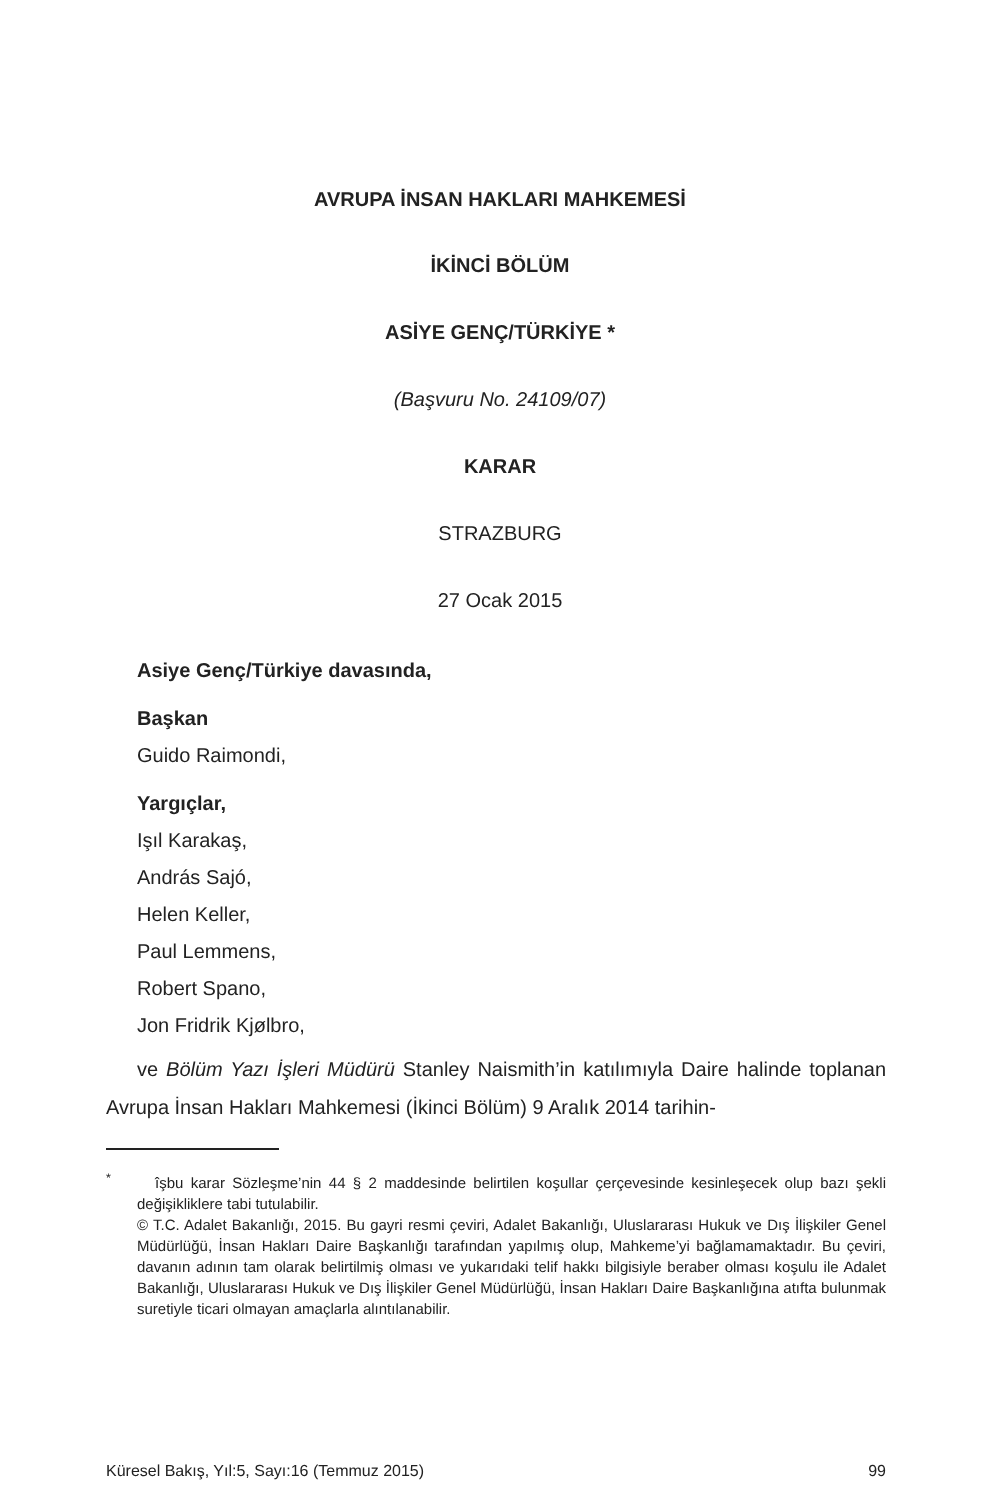AVRUPA İNSAN HAKLARI MAHKEMESİ
İKİNCİ BÖLÜM
ASİYE GENÇ/TÜRKİYE *
(Başvuru No. 24109/07)
KARAR
STRAZBURG
27 Ocak 2015
Asiye Genç/Türkiye davasında,
Başkan
Guido Raimondi,
Yargıçlar,
Işıl Karakaş,
András Sajó,
Helen Keller,
Paul Lemmens,
Robert Spano,
Jon Fridrik Kjølbro,
ve Bölüm Yazı İşleri Müdürü Stanley Naismith’in katılımıyla Daire halinde toplanan Avrupa İnsan Hakları Mahkemesi (İkinci Bölüm) 9 Aralık 2014 tarihin-
<sup>*</sup> îşbu karar Sözleşme’nin 44 § 2 maddesinde belirtilen koşullar çerçevesinde kesinleşecek olup bazı şekli değişikliklere tabi tutulabilir.
© T.C. Adalet Bakanlığı, 2015. Bu gayri resmi çeviri, Adalet Bakanlığı, Uluslararası Hukuk ve Dış İlişkiler Genel Müdürlüğü, İnsan Hakları Daire Başkanlığı tarafından yapılmış olup, Mahkeme’yi bağlamamaktadır. Bu çeviri, davanın adının tam olarak belirtilmiş olması ve yukarıdaki telif hakkı bilgisiyle beraber olması koşulu ile Adalet Bakanlığı, Uluslararası Hukuk ve Dış İlişkiler Genel Müdürlüğü, İnsan Hakları Daire Başkanlığına atıfta bulunmak suretiyle ticari olmayan amaçlarla alıntılanabilir.
Küresel Bakış, Yıl:5, Sayı:16 (Temmuz 2015) 99